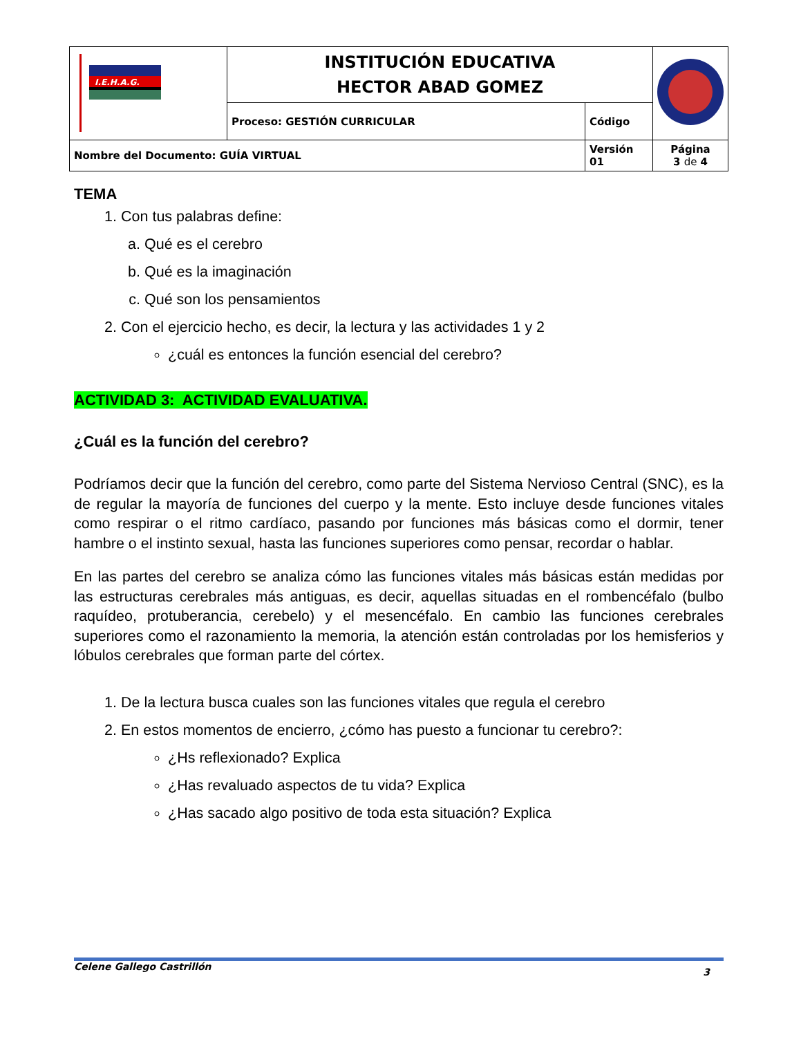| I.E.H.A.G. | INSTITUCIÓN EDUCATIVA HECTOR ABAD GOMEZ | | |
| | Proceso: GESTIÓN CURRICULAR | Código | |
| Nombre del Documento: GUÍA VIRTUAL | | Versión 01 | Página 3 de 4 |
TEMA
1. Con tus palabras define:
a. Qué es el cerebro
b. Qué es la imaginación
c. Qué son los pensamientos
2. Con el ejercicio hecho, es decir, la lectura y las actividades 1 y 2
¿cuál es entonces la función esencial del cerebro?
ACTIVIDAD 3: ACTIVIDAD EVALUATIVA.
¿Cuál es la función del cerebro?
Podríamos decir que la función del cerebro, como parte del Sistema Nervioso Central (SNC), es la de regular la mayoría de funciones del cuerpo y la mente. Esto incluye desde funciones vitales como respirar o el ritmo cardíaco, pasando por funciones más básicas como el dormir, tener hambre o el instinto sexual, hasta las funciones superiores como pensar, recordar o hablar.
En las partes del cerebro se analiza cómo las funciones vitales más básicas están medidas por las estructuras cerebrales más antiguas, es decir, aquellas situadas en el rombencéfalo (bulbo raquídeo, protuberancia, cerebelo) y el mesencéfalo. En cambio las funciones cerebrales superiores como el razonamiento la memoria, la atención están controladas por los hemisferios y lóbulos cerebrales que forman parte del córtex.
1. De la lectura busca cuales son las funciones vitales que regula el cerebro
2. En estos momentos de encierro, ¿cómo has puesto a funcionar tu cerebro?:
¿Hs reflexionado? Explica
¿Has revaluado aspectos de tu vida? Explica
¿Has sacado algo positivo de toda esta situación? Explica
Celene Gallego Castrillón 3